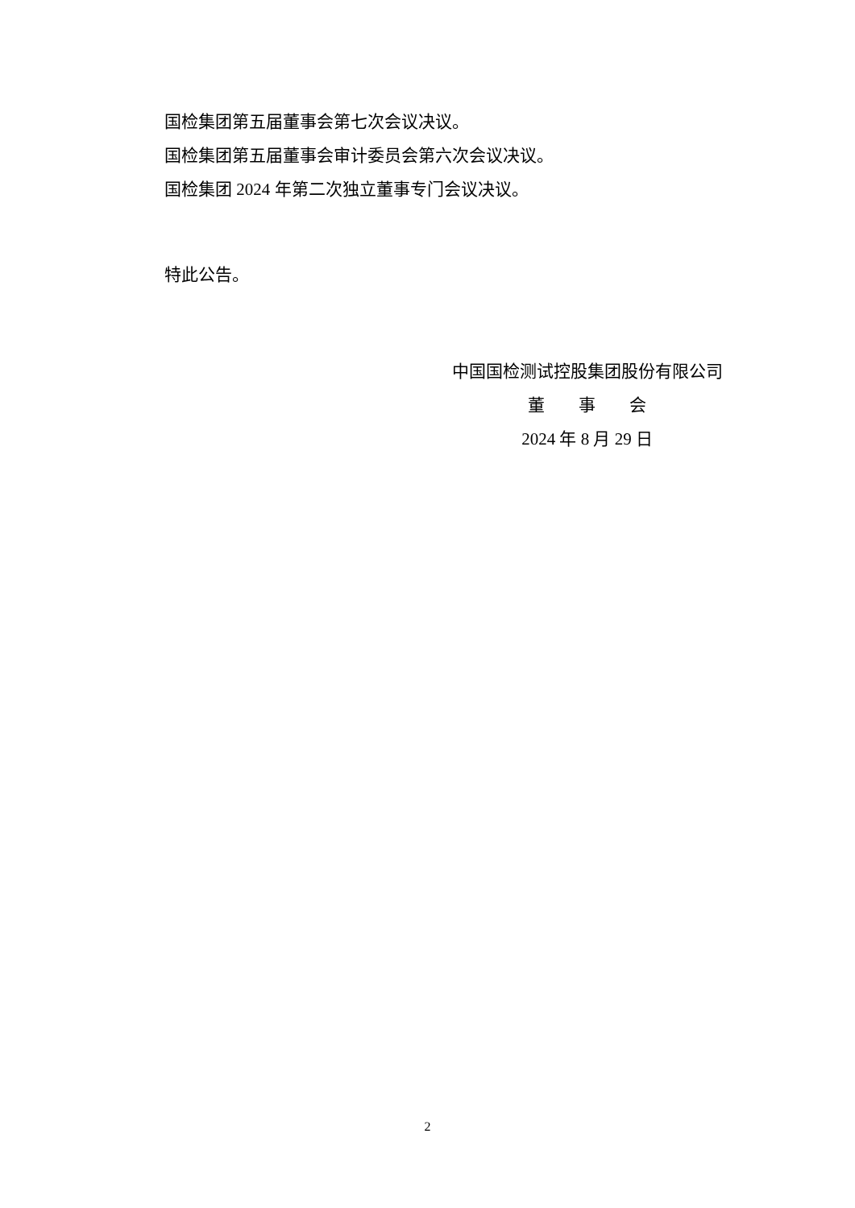国检集团第五届董事会第七次会议决议。
国检集团第五届董事会审计委员会第六次会议决议。
国检集团 2024 年第二次独立董事专门会议决议。
特此公告。
中国国检测试控股集团股份有限公司
董  事  会
2024 年 8 月 29 日
2